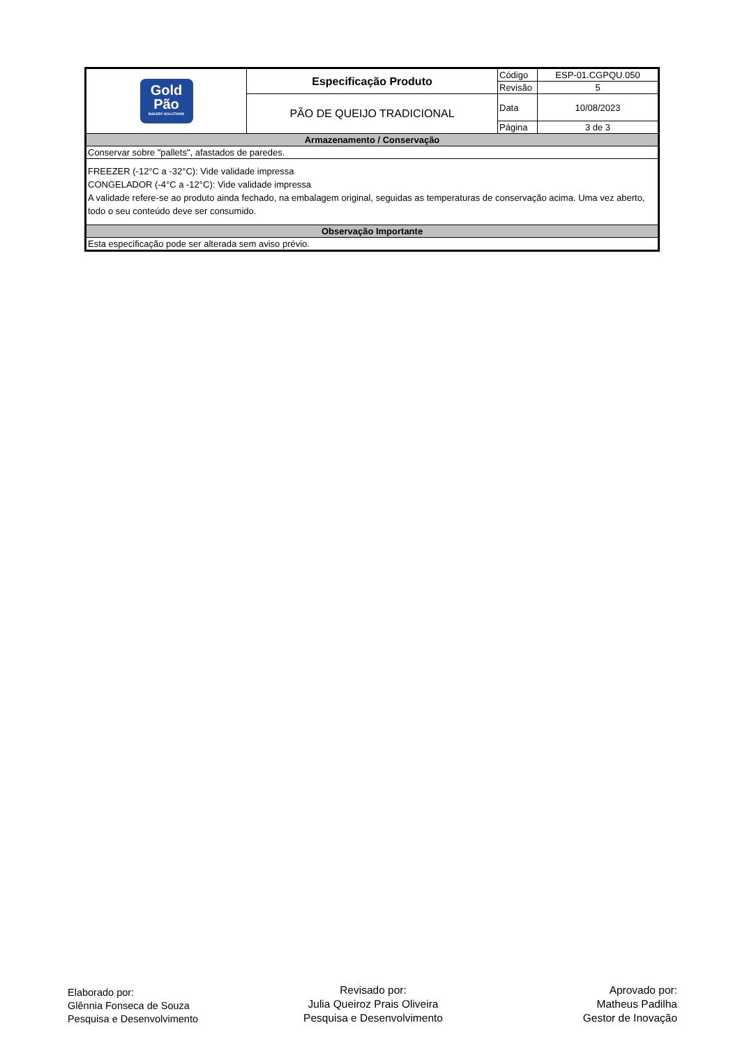| Gold Pão BAKERY SOLUTIONS | Especificação Produto | Código | ESP-01.CGPQU.050 |
| | | Revisão | 5 |
| | PÃO DE QUEIJO TRADICIONAL | Data | 10/08/2023 |
| | | Página | 3 de 3 |
| Armazenamento / Conservação | | | |
| Conservar sobre "pallets", afastados de paredes. | | | |
| FREEZER (-12°C a -32°C): Vide validade impressa CONGELADOR (-4°C a -12°C): Vide validade impressa A validade refere-se ao produto ainda fechado, na embalagem original, seguidas as temperaturas de conservação acima. Uma vez aberto, todo o seu conteúdo deve ser consumido. | | | |
| Observação Importante | | | |
| Esta especificação pode ser alterada sem aviso prévio. | | | |
Elaborado por:
Glênnia Fonseca de Souza
Pesquisa e Desenvolvimento
Revisado por:
Julia Queiroz Prais Oliveira
Pesquisa e Desenvolvimento
Aprovado por:
Matheus Padilha
Gestor de Inovação